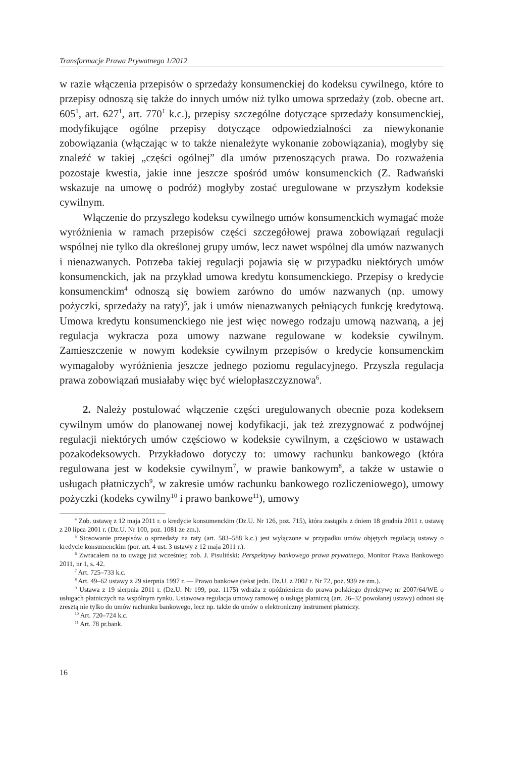Transformacje Prawa Prywatnego 1/2012
w razie włączenia przepisów o sprzedaży konsumenckiej do kodeksu cywilnego, które to przepisy odnoszą się także do innych umów niż tylko umowa sprzedaży (zob. obecne art. 605<sup>1</sup>, art. 627<sup>1</sup>, art. 770<sup>1</sup> k.c.), przepisy szczególne dotyczące sprzedaży konsumenckiej, modyfikujące ogólne przepisy dotyczące odpowiedzialności za niewykonanie zobowiązania (włączając w to także nienależyte wykonanie zobowiązania), mogłyby się znaleźć w takiej „części ogólnej” dla umów przenoszących prawa. Do rozważenia pozostaje kwestia, jakie inne jeszcze spośród umów konsumenckich (Z. Radwański wskazuje na umowę o podróż) mogłyby zostać uregulowane w przyszłym kodeksie cywilnym.
Włączenie do przyszłego kodeksu cywilnego umów konsumenckich wymagać może wyróżnienia w ramach przepisów części szczegółowej prawa zobowiązań regulacji wspólnej nie tylko dla określonej grupy umów, lecz nawet wspólnej dla umów nazwanych i nienazwanych. Potrzeba takiej regulacji pojawia się w przypadku niektórych umów konsumenckich, jak na przykład umowa kredytu konsumenckiego. Przepisy o kredycie konsumenckim<sup>4</sup> odnoszą się bowiem zarówno do umów nazwanych (np. umowy pożyczki, sprzedaży na raty)<sup>5</sup>, jak i umów nienazwanych pełniących funkcję kredytową. Umowa kredytu konsumenckiego nie jest więc nowego rodzaju umową nazwaną, a jej regulacja wykracza poza umowy nazwane regulowane w kodeksie cywilnym. Zamieszczenie w nowym kodeksie cywilnym przepisów o kredycie konsumenckim wymagałoby wyróżnienia jeszcze jednego poziomu regulacyjnego. Przyszła regulacja prawa zobowiązań musiałaby więc być wielopłaszczyznowa<sup>6</sup>.
2. Należy postulować włączenie części uregulowanych obecnie poza kodeksem cywilnym umów do planowanej nowej kodyfikacji, jak też zrezygnować z podwójnej regulacji niektórych umów częściowo w kodeksie cywilnym, a częściowo w ustawach pozakodeksowych. Przykładowo dotyczy to: umowy rachunku bankowego (która regulowana jest w kodeksie cywilnym<sup>7</sup>, w prawie bankowym<sup>8</sup>, a także w ustawie o usługach płatniczych<sup>9</sup>, w zakresie umów rachunku bankowego rozliczeniowego), umowy pożyczki (kodeks cywilny<sup>10</sup> i prawo bankowe<sup>11</sup>), umowy
<sup>4</sup> Zob. ustawę z 12 maja 2011 r. o kredycie konsumenckim (Dz.U. Nr 126, poz. 715), która zastąpiła z dniem 18 grudnia 2011 r. ustawę z 20 lipca 2001 r. (Dz.U. Nr 100, poz. 1081 ze zm.).
<sup>5</sup> Stosowanie przepisów o sprzedaży na raty (art. 583–588 k.c.) jest wyłączone w przypadku umów objętych regulacją ustawy o kredycie konsumenckim (por. art. 4 ust. 3 ustawy z 12 maja 2011 r.).
<sup>6</sup> Zwracałem na to uwagę już wcześniej; zob. J. Pisuliński: Perspektywy bankowego prawa prywatnego, Monitor Prawa Bankowego 2011, nr 1, s. 42.
<sup>7</sup> Art. 725–733 k.c.
<sup>8</sup> Art. 49–62 ustawy z 29 sierpnia 1997 r. — Prawo bankowe (tekst jedn. Dz.U. z 2002 r. Nr 72, poz. 939 ze zm.).
<sup>9</sup> Ustawa z 19 sierpnia 2011 r. (Dz.U. Nr 199, poz. 1175) wdraża z opóźnieniem do prawa polskiego dyrektywę nr 2007/64/WE o usługach płatniczych na wspólnym rynku. Ustawowa regulacja umowy ramowej o usługę płatniczą (art. 26–32 powołanej ustawy) odnosi się zresztą nie tylko do umów rachunku bankowego, lecz np. także do umów o elektroniczny instrument płatniczy.
<sup>10</sup> Art. 720–724 k.c.
<sup>11</sup> Art. 78 pr.bank.
16